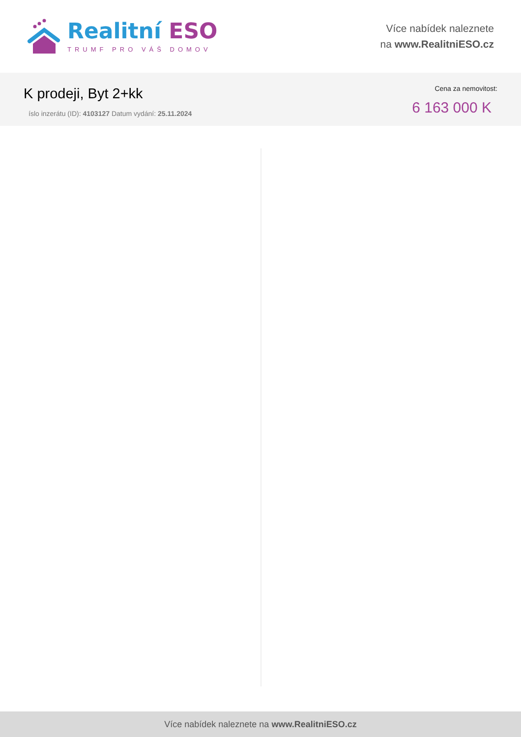Realitní ESO
TRUMF PRO VÁŠ DOMOV
Více nabídek naleznete
na www.RealitniESO.cz
K prodeji, Byt 2+kk
íslo inzerátu (ID): 4103127 Datum vydání: 25.11.2024
Cena za nemovitost:
6 163 000 K
Více nabídek naleznete na www.RealitniESO.cz